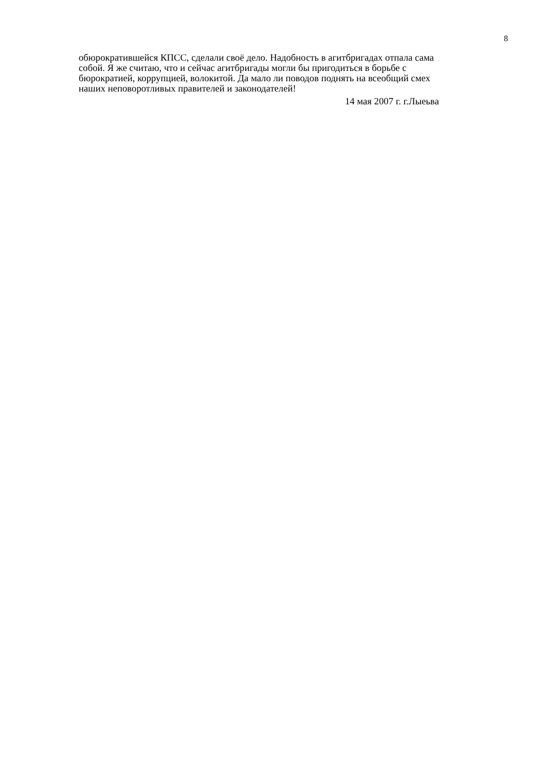8
обюрократившейся КПСС, сделали своё дело. Надобность в агитбригадах отпала сама
собой. Я же считаю, что и сейчас агитбригады могли бы пригодиться в борьбе с
бюрократией, коррупцией, волокитой. Да мало ли поводов поднять на всеобщий смех
наших неповоротливых правителей и законодателей!
14 мая 2007 г. г.Лыеьва